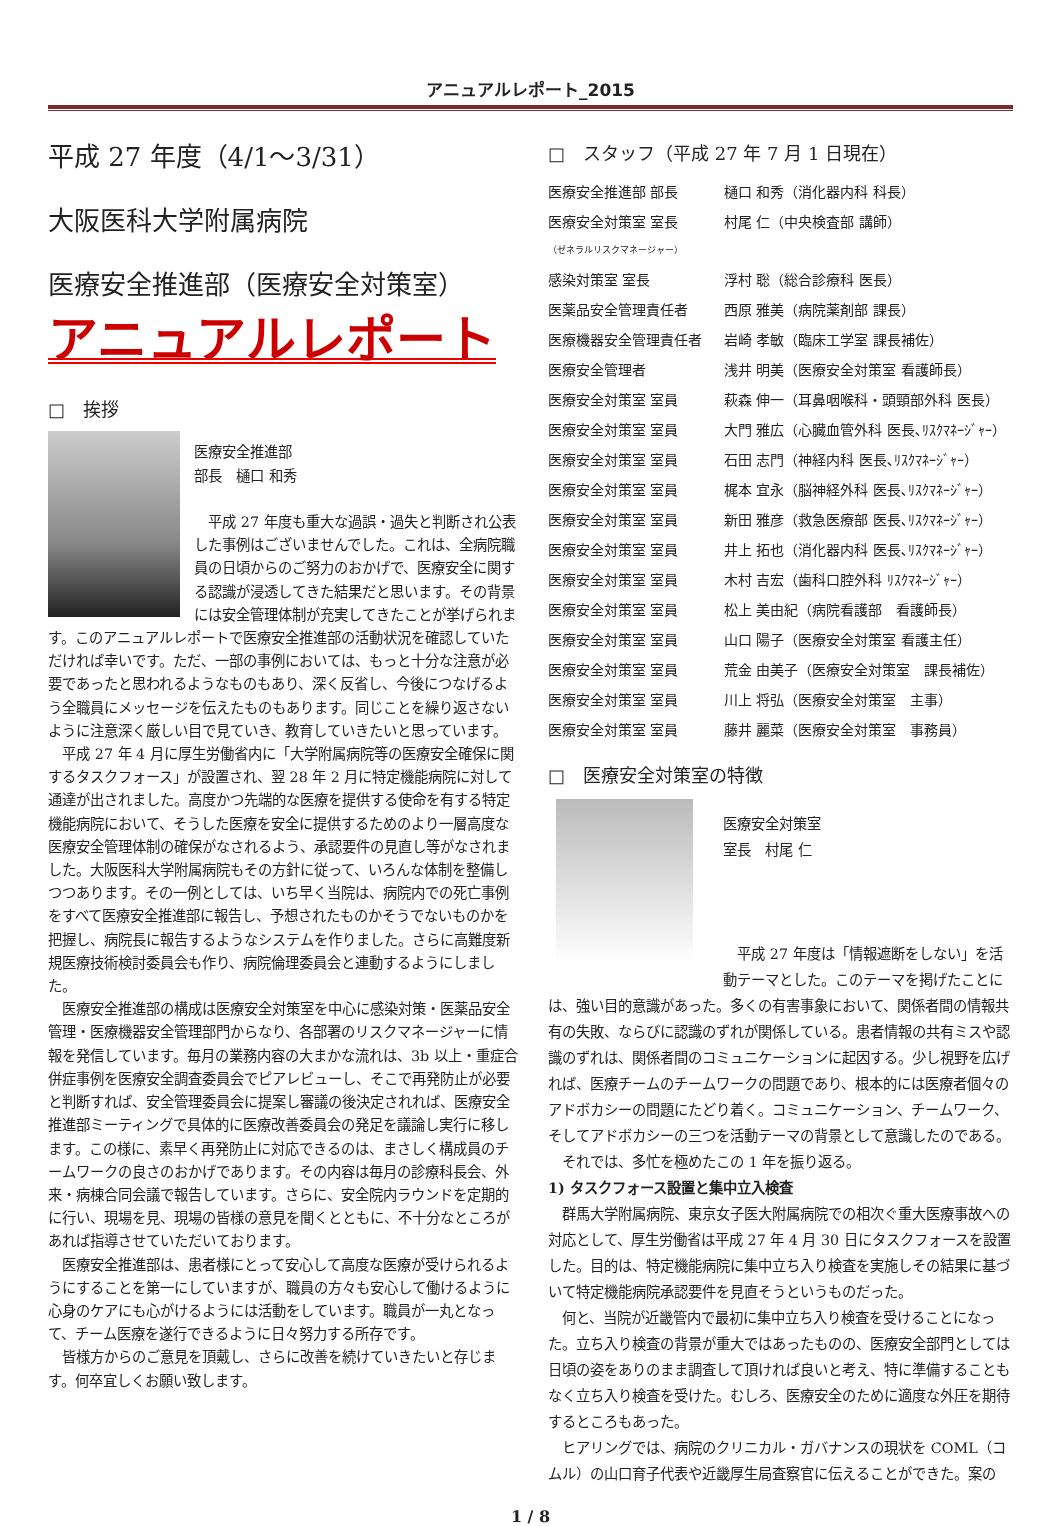アニュアルレポート_2015
平成 27 年度（4/1～3/31）
大阪医科大学附属病院
医療安全推進部（医療安全対策室）
アニュアルレポート
□　挨拶
医療安全推進部
部長　樋口 和秀
平成 27 年度も重大な過誤・過失と判断され公表した事例はございませんでした。これは、全病院職員の日頃からのご努力のおかげで、医療安全に関する認識が浸透してきた結果だと思います。その背景には安全管理体制が充実してきたことが挙げられます。このアニュアルレポートで医療安全推進部の活動状況を確認していただければ幸いです。ただ、一部の事例においては、もっと十分な注意が必要であったと思われるようなものもあり、深く反省し、今後につなげるよう全職員にメッセージを伝えたものもあります。同じことを繰り返さないように注意深く厳しい目で見ていき、教育していきたいと思っています。
平成 27 年 4 月に厚生労働省内に「大学附属病院等の医療安全確保に関するタスクフォース」が設置され、翌 28 年 2 月に特定機能病院に対して通達が出されました。高度かつ先端的な医療を提供する使命を有する特定機能病院において、そうした医療を安全に提供するためのより一層高度な医療安全管理体制の確保がなされるよう、承認要件の見直し等がなされました。大阪医科大学附属病院もその方針に従って、いろんな体制を整備しつつあります。その一例としては、いち早く当院は、病院内での死亡事例をすべて医療安全推進部に報告し、予想されたものかそうでないものかを把握し、病院長に報告するようなシステムを作りました。さらに高難度新規医療技術検討委員会も作り、病院倫理委員会と連動するようにしました。
医療安全推進部の構成は医療安全対策室を中心に感染対策・医薬品安全管理・医療機器安全管理部門からなり、各部署のリスクマネージャーに情報を発信しています。毎月の業務内容の大まかな流れは、3b 以上・重症合併症事例を医療安全調査委員会でピアレビューし、そこで再発防止が必要と判断すれば、安全管理委員会に提案し審議の後決定されれば、医療安全推進部ミーティングで具体的に医療改善委員会の発足を議論し実行に移します。この様に、素早く再発防止に対応できるのは、まさしく構成員のチームワークの良さのおかげであります。その内容は毎月の診療科長会、外来・病棟合同会議で報告しています。さらに、安全院内ラウンドを定期的に行い、現場を見、現場の皆様の意見を聞くとともに、不十分なところがあれば指導させていただいております。
医療安全推進部は、患者様にとって安心して高度な医療が受けられるようにすることを第一にしていますが、職員の方々も安心して働けるように心身のケアにも心がけるようには活動をしています。職員が一丸となって、チーム医療を遂行できるように日々努力する所存です。
皆様方からのご意見を頂戴し、さらに改善を続けていきたいと存じます。何卒宜しくお願い致します。
□　スタッフ（平成 27 年 7 月 1 日現在）
| 医療安全推進部 部長 | 樋口 和秀（消化器内科 科長） |
| 医療安全対策室 室長 （ゼネラルリスクマネージャー） | 村尾 仁（中央検査部 講師） |
| 感染対策室 室長 | 浮村 聡（総合診療科 医長） |
| 医薬品安全管理責任者 | 西原 雅美（病院薬剤部 課長） |
| 医療機器安全管理責任者 | 岩崎 孝敏（臨床工学室 課長補佐） |
| 医療安全管理者 | 浅井 明美（医療安全対策室 看護師長） |
| 医療安全対策室 室員 | 萩森 伸一（耳鼻咽喉科・頭頸部外科 医長） |
| 医療安全対策室 室員 | 大門 雅広（心臓血管外科 医長､ﾘｽｸﾏﾈｰｼﾞｬｰ） |
| 医療安全対策室 室員 | 石田 志門（神経内科 医長､ﾘｽｸﾏﾈｰｼﾞｬｰ） |
| 医療安全対策室 室員 | 梶本 宜永（脳神経外科 医長､ﾘｽｸﾏﾈｰｼﾞｬｰ） |
| 医療安全対策室 室員 | 新田 雅彦（救急医療部 医長､ﾘｽｸﾏﾈｰｼﾞｬｰ） |
| 医療安全対策室 室員 | 井上 拓也（消化器内科 医長､ﾘｽｸﾏﾈｰｼﾞｬｰ） |
| 医療安全対策室 室員 | 木村 吉宏（歯科口腔外科 ﾘｽｸﾏﾈｰｼﾞｬｰ） |
| 医療安全対策室 室員 | 松上 美由紀（病院看護部 看護師長） |
| 医療安全対策室 室員 | 山口 陽子（医療安全対策室 看護主任） |
| 医療安全対策室 室員 | 荒金 由美子（医療安全対策室 課長補佐） |
| 医療安全対策室 室員 | 川上 将弘（医療安全対策室 主事） |
| 医療安全対策室 室員 | 藤井 麗菜（医療安全対策室 事務員） |
□　医療安全対策室の特徴
医療安全対策室
室長　村尾 仁
平成 27 年度は「情報遮断をしない」を活動テーマとした。このテーマを掲げたことには、強い目的意識があった。多くの有害事象において、関係者間の情報共有の失敗、ならびに認識のずれが関係している。患者情報の共有ミスや認識のずれは、関係者間のコミュニケーションに起因する。少し視野を広げれば、医療チームのチームワークの問題であり、根本的には医療者個々のアドボカシーの問題にたどり着く。コミュニケーション、チームワーク、そしてアドボカシーの三つを活動テーマの背景として意識したのである。
それでは、多忙を極めたこの 1 年を振り返る。
1) タスクフォース設置と集中立入検査
群馬大学附属病院、東京女子医大附属病院での相次ぐ重大医療事故への対応として、厚生労働省は平成 27 年 4 月 30 日にタスクフォースを設置した。目的は、特定機能病院に集中立ち入り検査を実施しその結果に基づいて特定機能病院承認要件を見直そうというものだった。
何と、当院が近畿管内で最初に集中立ち入り検査を受けることになった。立ち入り検査の背景が重大ではあったものの、医療安全部門としては日頃の姿をありのまま調査して頂ければ良いと考え、特に準備することもなく立ち入り検査を受けた。むしろ、医療安全のために適度な外圧を期待するところもあった。
ヒアリングでは、病院のクリニカル・ガバナンスの現状を COML（コムル）の山口育子代表や近畿厚生局査察官に伝えることができた。案の
1 / 8